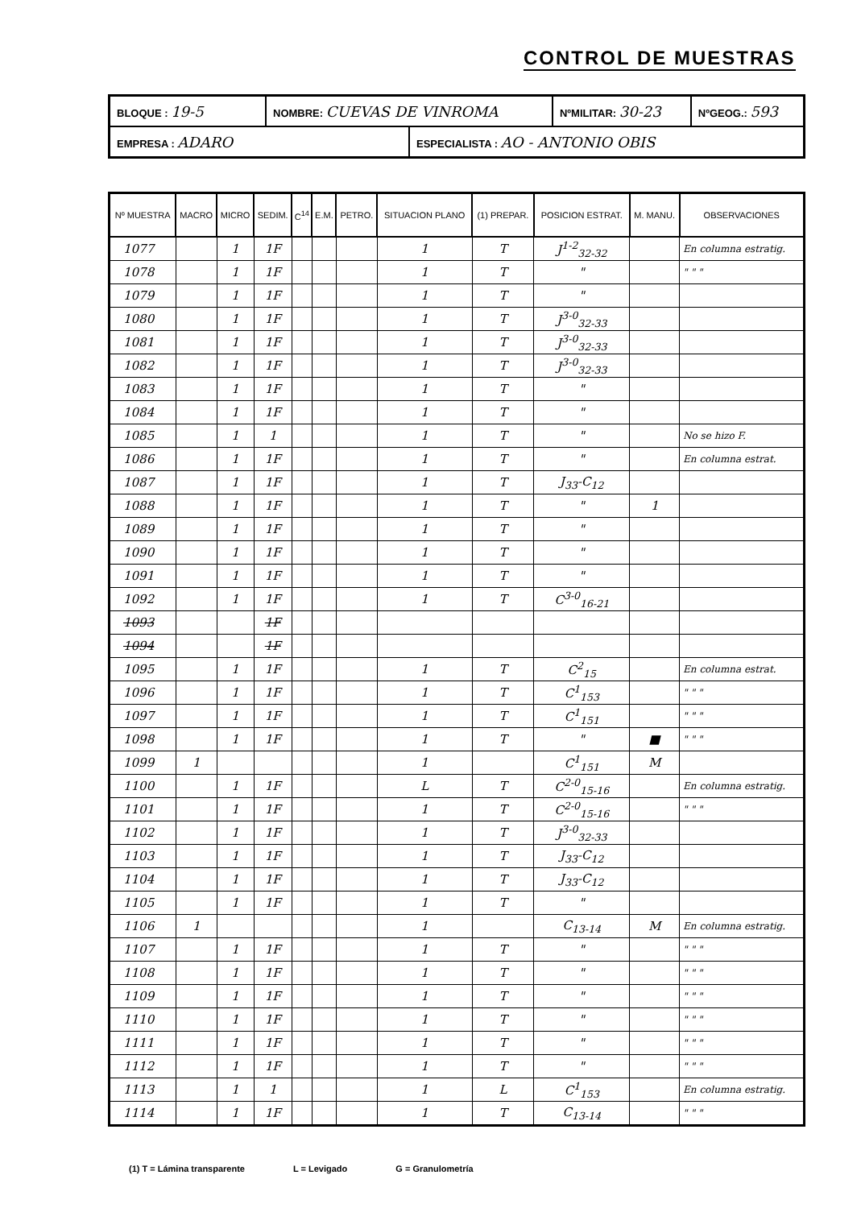CONTROL DE MUESTRAS
| BLOQUE : 19-5 | NOMBRE: CUEVAS DE VINROMA | | NºMILITAR: 30-23 | NºGEOG.: 593 |
| EMPRESA : ADARO | | ESPECIALISTA : AO - ANTONIO OBIS | | |
| Nº MUESTRA | MACRO | MICRO | SEDIM. | C<sup>14</sup> | E.M. | PETRO. | SITUACION PLANO | (1) PREPAR. | POSICION ESTRAT. | M. MANU. | OBSERVACIONES |
| --- | --- | --- | --- | --- | --- | --- | --- | --- | --- | --- | --- |
| 1077 | | 1 | 1F | | | | 1 | T | J<sup>1-2</sup><sub>32-32</sub> | | En columna estratig. |
| 1078 | | 1 | 1F | | | | 1 | T | " | | " " " |
| 1079 | | 1 | 1F | | | | 1 | T | " | | |
| 1080 | | 1 | 1F | | | | 1 | T | J<sup>3-0</sup><sub>32-33</sub> | | |
| 1081 | | 1 | 1F | | | | 1 | T | J<sup>3-0</sup><sub>32-33</sub> | | |
| 1082 | | 1 | 1F | | | | 1 | T | J<sup>3-0</sup><sub>32-33</sub> | | |
| 1083 | | 1 | 1F | | | | 1 | T | " | | |
| 1084 | | 1 | 1F | | | | 1 | T | " | | |
| 1085 | | 1 | 1 | | | | 1 | T | " | | No se hizo F. |
| 1086 | | 1 | 1F | | | | 1 | T | " | | En columna estrat. |
| 1087 | | 1 | 1F | | | | 1 | T | J<sub>33</sub>-C<sub>12</sub> | | |
| 1088 | | 1 | 1F | | | | 1 | T | " | 1 | |
| 1089 | | 1 | 1F | | | | 1 | T | " | | |
| 1090 | | 1 | 1F | | | | 1 | T | " | | |
| 1091 | | 1 | 1F | | | | 1 | T | " | | |
| 1092 | | 1 | 1F | | | | 1 | T | C<sup>3-0</sup><sub>16-21</sub> | | |
| 1093 | | | 1F | | | | | | | | |
| 1094 | | | 1F | | | | | | | | |
| 1095 | | 1 | 1F | | | | 1 | T | C<sup>2</sup><sub>15</sub> | | En columna estrat. |
| 1096 | | 1 | 1F | | | | 1 | T | C<sup>1</sup><sub>153</sub> | | " " " |
| 1097 | | 1 | 1F | | | | 1 | T | C<sup>1</sup><sub>151</sub> | | " " " |
| 1098 | | 1 | 1F | | | | 1 | T | " | ■ | " " " |
| 1099 | 1 | | | | | | 1 | | C<sup>1</sup><sub>151</sub> | M | |
| 1100 | | 1 | 1F | | | | L | T | C<sup>2-0</sup><sub>15-16</sub> | | En columna estratig. |
| 1101 | | 1 | 1F | | | | 1 | T | C<sup>2-0</sup><sub>15-16</sub> | | " " " |
| 1102 | | 1 | 1F | | | | 1 | T | J<sup>3-0</sup><sub>32-33</sub> | | |
| 1103 | | 1 | 1F | | | | 1 | T | J<sub>33</sub>-C<sub>12</sub> | | |
| 1104 | | 1 | 1F | | | | 1 | T | J<sub>33</sub>-C<sub>12</sub> | | |
| 1105 | | 1 | 1F | | | | 1 | T | " | | |
| 1106 | 1 | | | | | | 1 | | C<sub>13-14</sub> | M | En columna estratig. |
| 1107 | | 1 | 1F | | | | 1 | T | " | | " " " |
| 1108 | | 1 | 1F | | | | 1 | T | " | | " " " |
| 1109 | | 1 | 1F | | | | 1 | T | " | | " " " |
| 1110 | | 1 | 1F | | | | 1 | T | " | | " " " |
| 1111 | | 1 | 1F | | | | 1 | T | " | | " " " |
| 1112 | | 1 | 1F | | | | 1 | T | " | | " " " |
| 1113 | | 1 | 1 | | | | 1 | L | C<sup>1</sup><sub>153</sub> | | En columna estratig. |
| 1114 | | 1 | 1F | | | | 1 | T | C<sub>13-14</sub> | | " " " |
(1) T = Lámina transparente L = Levigado G = Granulometría